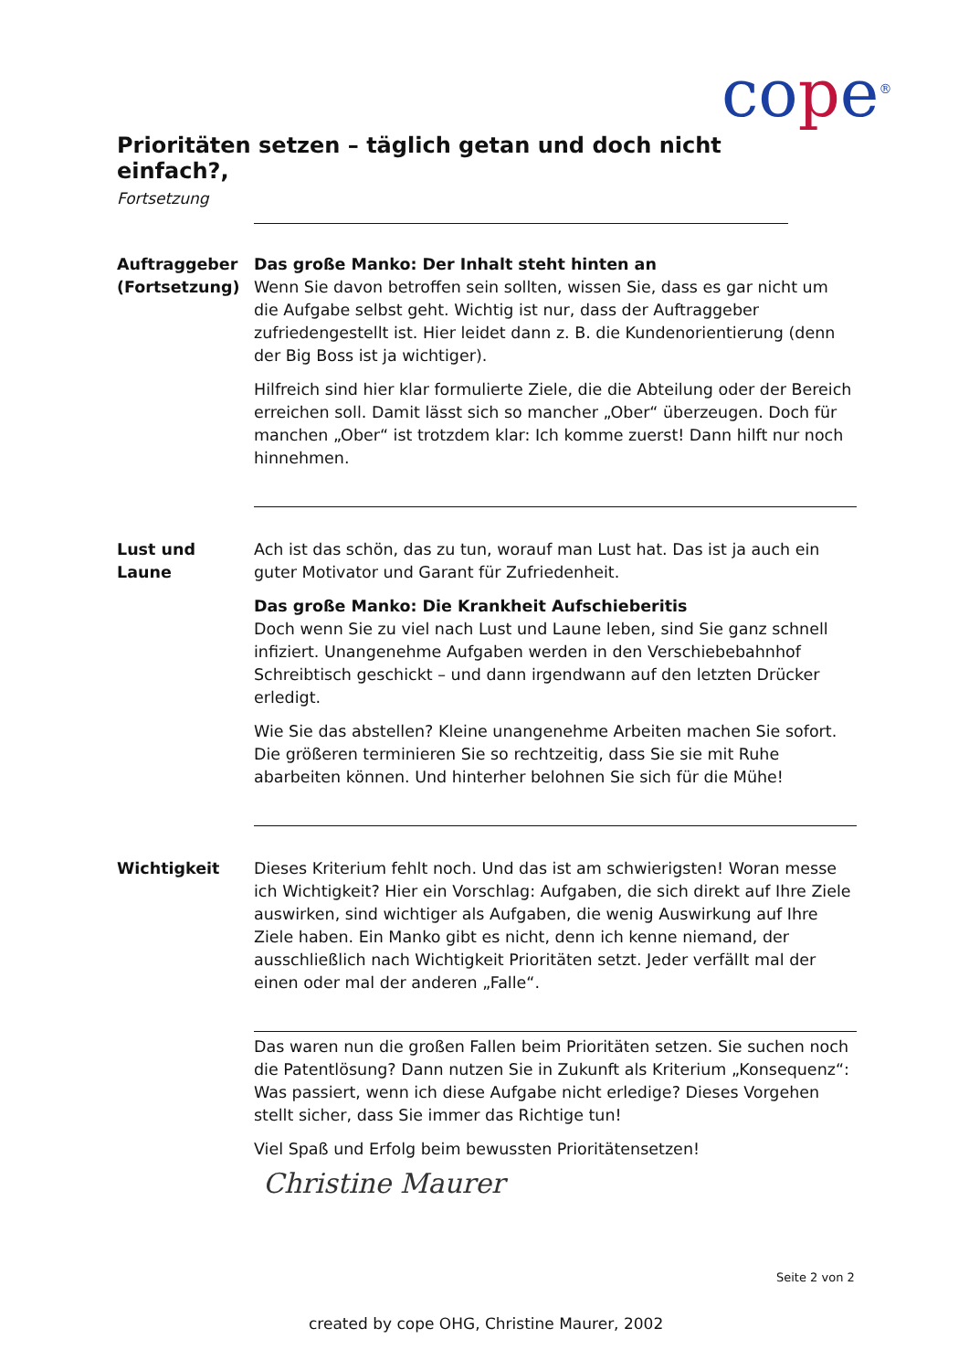cope<sup>®</sup>
Prioritäten setzen – täglich getan und doch nicht einfach?,
Fortsetzung
Auftraggeber (Fortsetzung)
Das große Manko: Der Inhalt steht hinten an
Wenn Sie davon betroffen sein sollten, wissen Sie, dass es gar nicht um die Aufgabe selbst geht. Wichtig ist nur, dass der Auftraggeber zufriedengestellt ist. Hier leidet dann z. B. die Kundenorientierung (denn der Big Boss ist ja wichtiger).
Hilfreich sind hier klar formulierte Ziele, die die Abteilung oder der Bereich erreichen soll. Damit lässt sich so mancher „Ober“ überzeugen. Doch für manchen „Ober“ ist trotzdem klar: Ich komme zuerst! Dann hilft nur noch hinnehmen.
Lust und Laune Ach ist das schön, das zu tun, worauf man Lust hat. Das ist ja auch ein guter Motivator und Garant für Zufriedenheit.
Das große Manko: Die Krankheit Aufschieberitis
Doch wenn Sie zu viel nach Lust und Laune leben, sind Sie ganz schnell infiziert. Unangenehme Aufgaben werden in den Verschiebebahnhof Schreibtisch geschickt – und dann irgendwann auf den letzten Drücker erledigt.
Wie Sie das abstellen? Kleine unangenehme Arbeiten machen Sie sofort. Die größeren terminieren Sie so rechtzeitig, dass Sie sie mit Ruhe abarbeiten können. Und hinterher belohnen Sie sich für die Mühe!
Wichtigkeit Dieses Kriterium fehlt noch. Und das ist am schwierigsten! Woran messe ich Wichtigkeit? Hier ein Vorschlag: Aufgaben, die sich direkt auf Ihre Ziele auswirken, sind wichtiger als Aufgaben, die wenig Auswirkung auf Ihre Ziele haben. Ein Manko gibt es nicht, denn ich kenne niemand, der ausschließlich nach Wichtigkeit Prioritäten setzt. Jeder verfällt mal der einen oder mal der anderen „Falle“.
Das waren nun die großen Fallen beim Prioritäten setzen. Sie suchen noch die Patentlösung? Dann nutzen Sie in Zukunft als Kriterium „Konsequenz“: Was passiert, wenn ich diese Aufgabe nicht erledige? Dieses Vorgehen stellt sicher, dass Sie immer das Richtige tun!
Viel Spaß und Erfolg beim bewussten Prioritätensetzen!
Christine Maurer
Seite 2 von 2
created by cope OHG, Christine Maurer, 2002